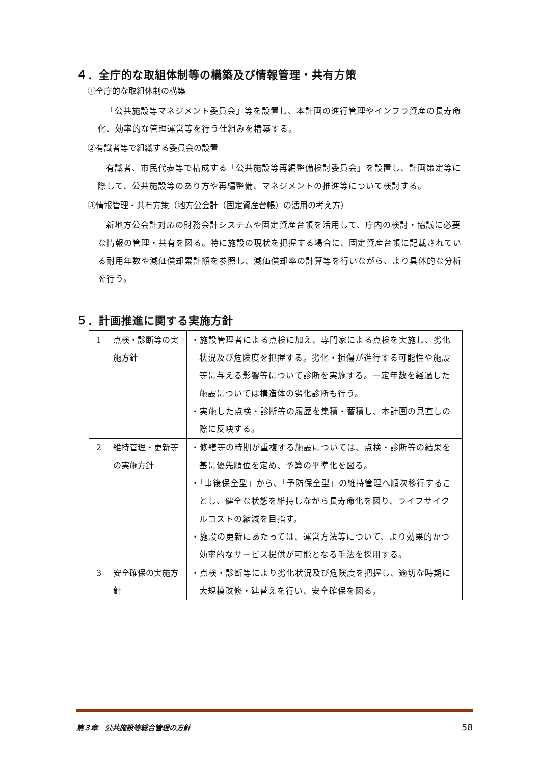４．全庁的な取組体制等の構築及び情報管理・共有方策
①全庁的な取組体制の構築
「公共施設等マネジメント委員会」等を設置し、本計画の進行管理やインフラ資産の長寿命化、効率的な管理運営等を行う仕組みを構築する。
②有識者等で組織する委員会の設置
有識者、市民代表等で構成する「公共施設等再編整備検討委員会」を設置し、計画策定等に際して、公共施設等のあり方や再編整備、マネジメントの推進等について検討する。
③情報管理・共有方策（地方公会計（固定資産台帳）の活用の考え方）
新地方公会計対応の財務会計システムや固定資産台帳を活用して、庁内の検討・協議に必要な情報の管理・共有を図る。特に施設の現状を把握する場合に、固定資産台帳に記載されている耐用年数や減価償却累計額を参照し、減価償却率の計算等を行いながら、より具体的な分析を行う。
５．計画推進に関する実施方針
| 1 | 点検・診断等の実施方針 | ・施設管理者による点検に加え、専門家による点検を実施し、劣化状況及び危険度を把握する。劣化・損傷が進行する可能性や施設等に与える影響等について診断を実施する。一定年数を経過した施設については構造体の劣化診断も行う。 ・実施した点検・診断等の履歴を集積・蓄積し、本計画の見直しの際に反映する。 |
| 2 | 維持管理・更新等の実施方針 | ・修繕等の時期が重複する施設については、点検・診断等の結果を基に優先順位を定め、予算の平準化を図る。 ・「事後保全型」から、「予防保全型」の維持管理へ順次移行することし、健全な状態を維持しながら長寿命化を図り、ライフサイクルコストの縮減を目指す。 ・施設の更新にあたっては、運営方法等について、より効果的かつ効率的なサービス提供が可能となる手法を採用する。 |
| 3 | 安全確保の実施方針 | ・点検・診断等により劣化状況及び危険度を把握し、適切な時期に大規模改修・建替えを行い、安全確保を図る。 |
第３章　公共施設等総合管理の方針 58